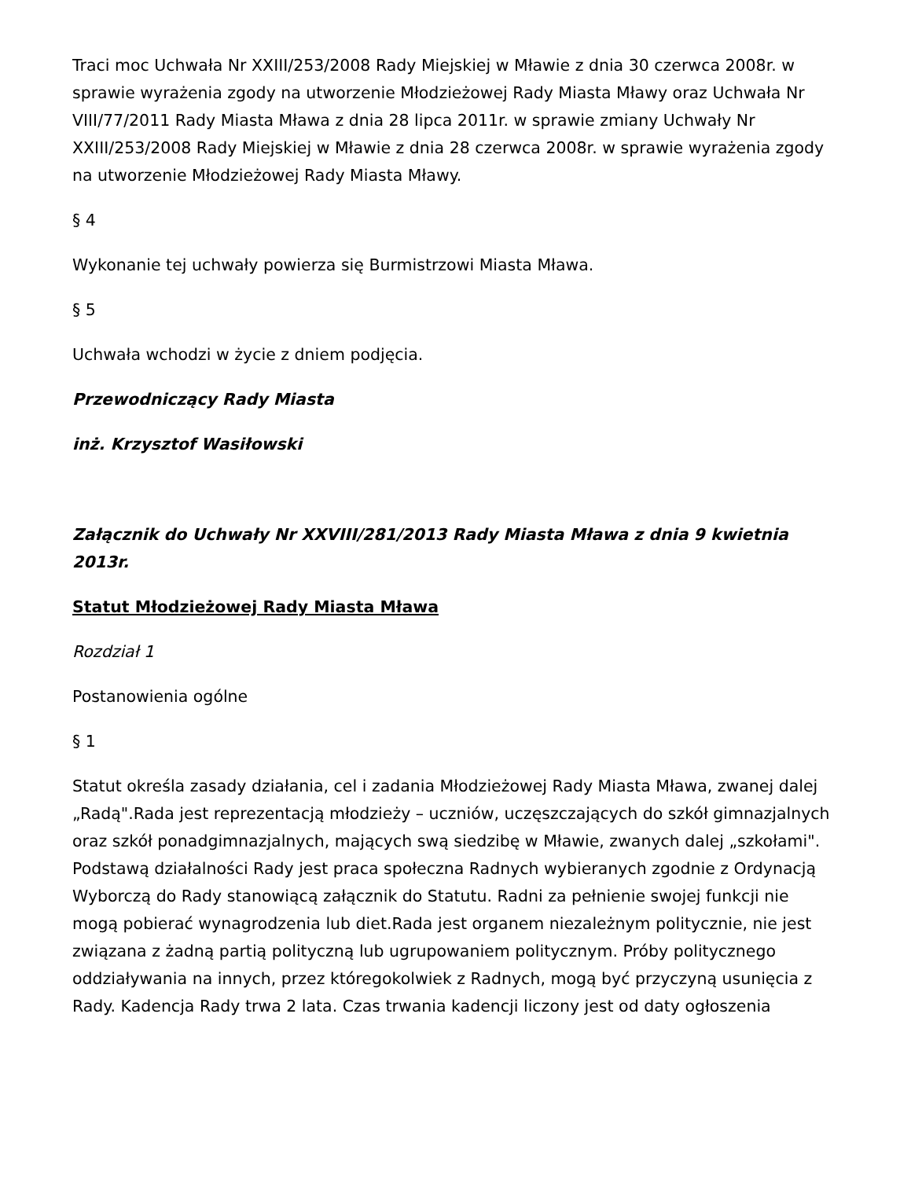Traci moc Uchwała Nr XXIII/253/2008 Rady Miejskiej w Mławie z dnia 30 czerwca 2008r. w sprawie wyrażenia zgody na utworzenie Młodzieżowej Rady Miasta Mławy oraz Uchwała Nr VIII/77/2011 Rady Miasta Mława z dnia 28 lipca 2011r. w sprawie zmiany Uchwały Nr XXIII/253/2008 Rady Miejskiej w Mławie z dnia 28 czerwca 2008r. w sprawie wyrażenia zgody na utworzenie Młodzieżowej Rady Miasta Mławy.
§ 4
Wykonanie tej uchwały powierza się Burmistrzowi Miasta Mława.
§ 5
Uchwała wchodzi w życie z dniem podjęcia.
Przewodniczący Rady Miasta
inż. Krzysztof Wasiłowski
Załącznik do Uchwały Nr XXVIII/281/2013 Rady Miasta Mława z dnia 9 kwietnia 2013r.
Statut Młodzieżowej Rady Miasta Mława
Rozdział 1
Postanowienia ogólne
§ 1
Statut określa zasady działania, cel i zadania Młodzieżowej Rady Miasta Mława, zwanej dalej „Radą".Rada jest reprezentacją młodzieży – uczniów, uczęszczających do szkół gimnazjalnych oraz szkół ponadgimnazjalnych, mających swą siedzibę w Mławie, zwanych dalej „szkołami". Podstawą działalności Rady jest praca społeczna Radnych wybieranych zgodnie z Ordynacją Wyborczą do Rady stanowiącą załącznik do Statutu. Radni za pełnienie swojej funkcji nie mogą pobierać wynagrodzenia lub diet.Rada jest organem niezależnym politycznie, nie jest związana z żadną partią polityczną lub ugrupowaniem politycznym. Próby politycznego oddziaływania na innych, przez któregokolwiek z Radnych, mogą być przyczyną usunięcia z Rady. Kadencja Rady trwa 2 lata. Czas trwania kadencji liczony jest od daty ogłoszenia